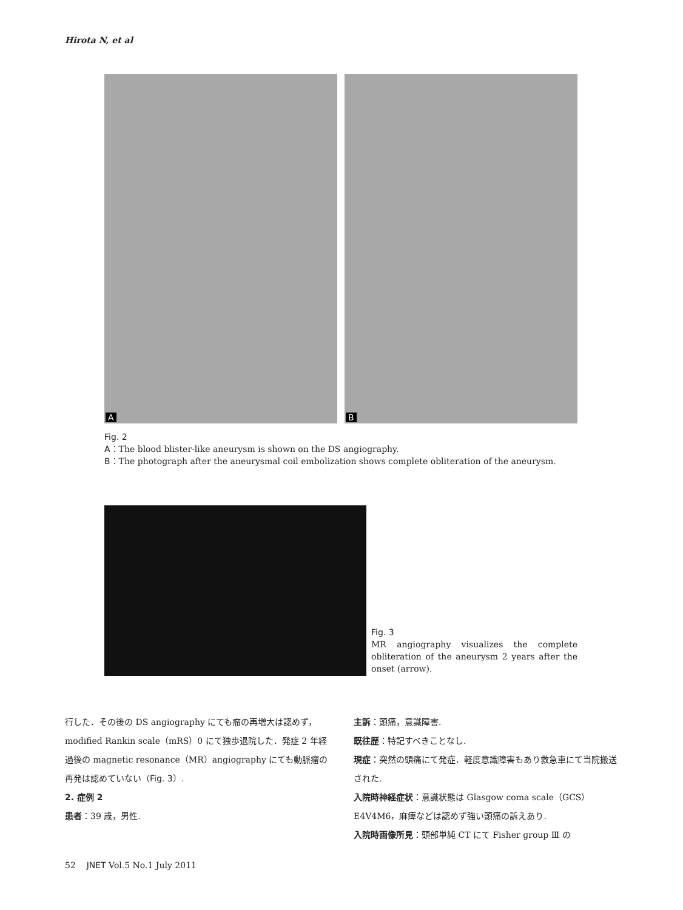Hirota N, et al
A
B
Fig. 2
A：The blood blister-like aneurysm is shown on the DS angiography.
B：The photograph after the aneurysmal coil embolization shows complete obliteration of the aneurysm.
Fig. 3
MR angiography visualizes the complete obliteration of the aneurysm 2 years after the onset (arrow).
行した．その後の DS angiography にても瘤の再増大は認めず，modified Rankin scale（mRS）0 にて独歩退院した．発症 2 年経過後の magnetic resonance（MR）angiography にても動脈瘤の再発は認めていない（Fig. 3）.
2. 症例 2
患者：39 歳，男性.
主訴：頭痛，意識障害.
既往歴：特記すべきことなし.
現症：突然の頭痛にて発症．軽度意識障害もあり救急車にて当院搬送された.
入院時神経症状：意識状態は Glasgow coma scale（GCS）E4V4M6，麻痺などは認めず強い頭痛の訴えあり.
入院時画像所見：頭部単純 CT にて Fisher group Ⅲ の
52 JNET Vol.5 No.1 July 2011